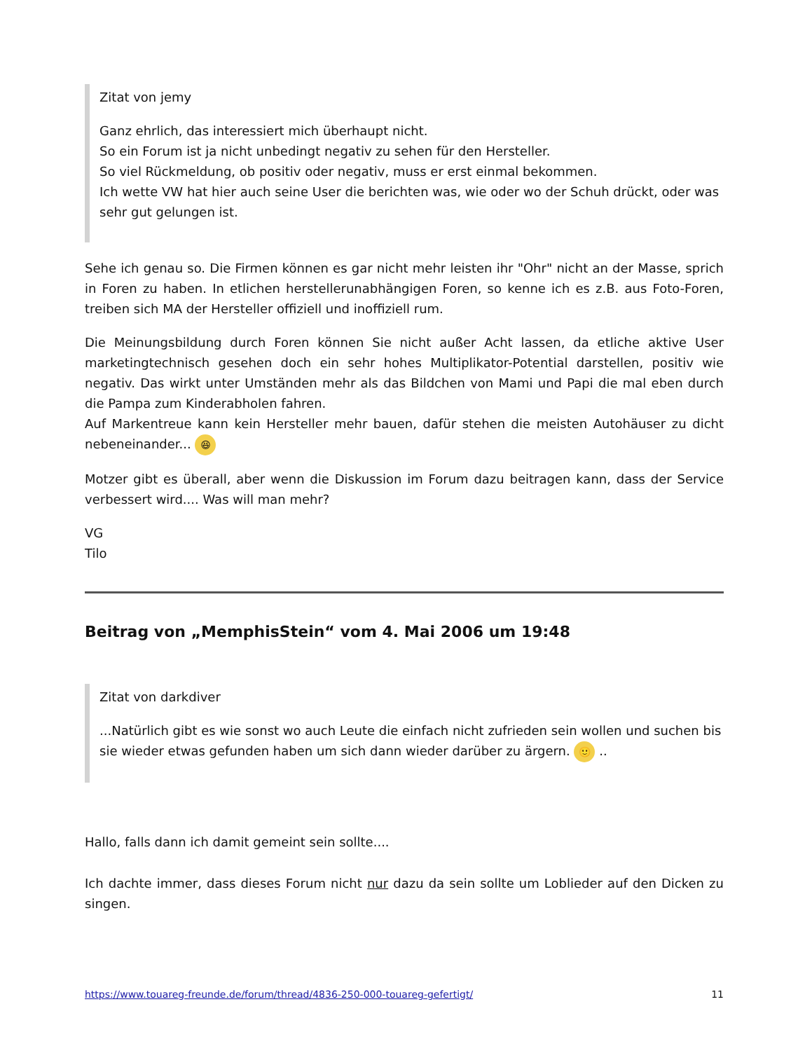Zitat von jemy
Ganz ehrlich, das interessiert mich überhaupt nicht.
So ein Forum ist ja nicht unbedingt negativ zu sehen für den Hersteller.
So viel Rückmeldung, ob positiv oder negativ, muss er erst einmal bekommen.
Ich wette VW hat hier auch seine User die berichten was, wie oder wo der Schuh drückt, oder was sehr gut gelungen ist.
Sehe ich genau so. Die Firmen können es gar nicht mehr leisten ihr "Ohr" nicht an der Masse, sprich in Foren zu haben. In etlichen herstellerunabhängigen Foren, so kenne ich es z.B. aus Foto-Foren, treiben sich MA der Hersteller offiziell und inoffiziell rum.
Die Meinungsbildung durch Foren können Sie nicht außer Acht lassen, da etliche aktive User marketingtechnisch gesehen doch ein sehr hohes Multiplikator-Potential darstellen, positiv wie negativ. Das wirkt unter Umständen mehr als das Bildchen von Mami und Papi die mal eben durch die Pampa zum Kinderabholen fahren.
Auf Markentreue kann kein Hersteller mehr bauen, dafür stehen die meisten Autohäuser zu dicht nebeneinander... 😆
Motzer gibt es überall, aber wenn die Diskussion im Forum dazu beitragen kann, dass der Service verbessert wird.... Was will man mehr?
VG
Tilo
Beitrag von „MemphisStein“ vom 4. Mai 2006 um 19:48
Zitat von darkdiver
...Natürlich gibt es wie sonst wo auch Leute die einfach nicht zufrieden sein wollen und suchen bis sie wieder etwas gefunden haben um sich dann wieder darüber zu ärgern. 🙂 ..
Hallo, falls dann ich damit gemeint sein sollte....
Ich dachte immer, dass dieses Forum nicht nur dazu da sein sollte um Loblieder auf den Dicken zu singen.
https://www.touareg-freunde.de/forum/thread/4836-250-000-touareg-gefertigt/ 11